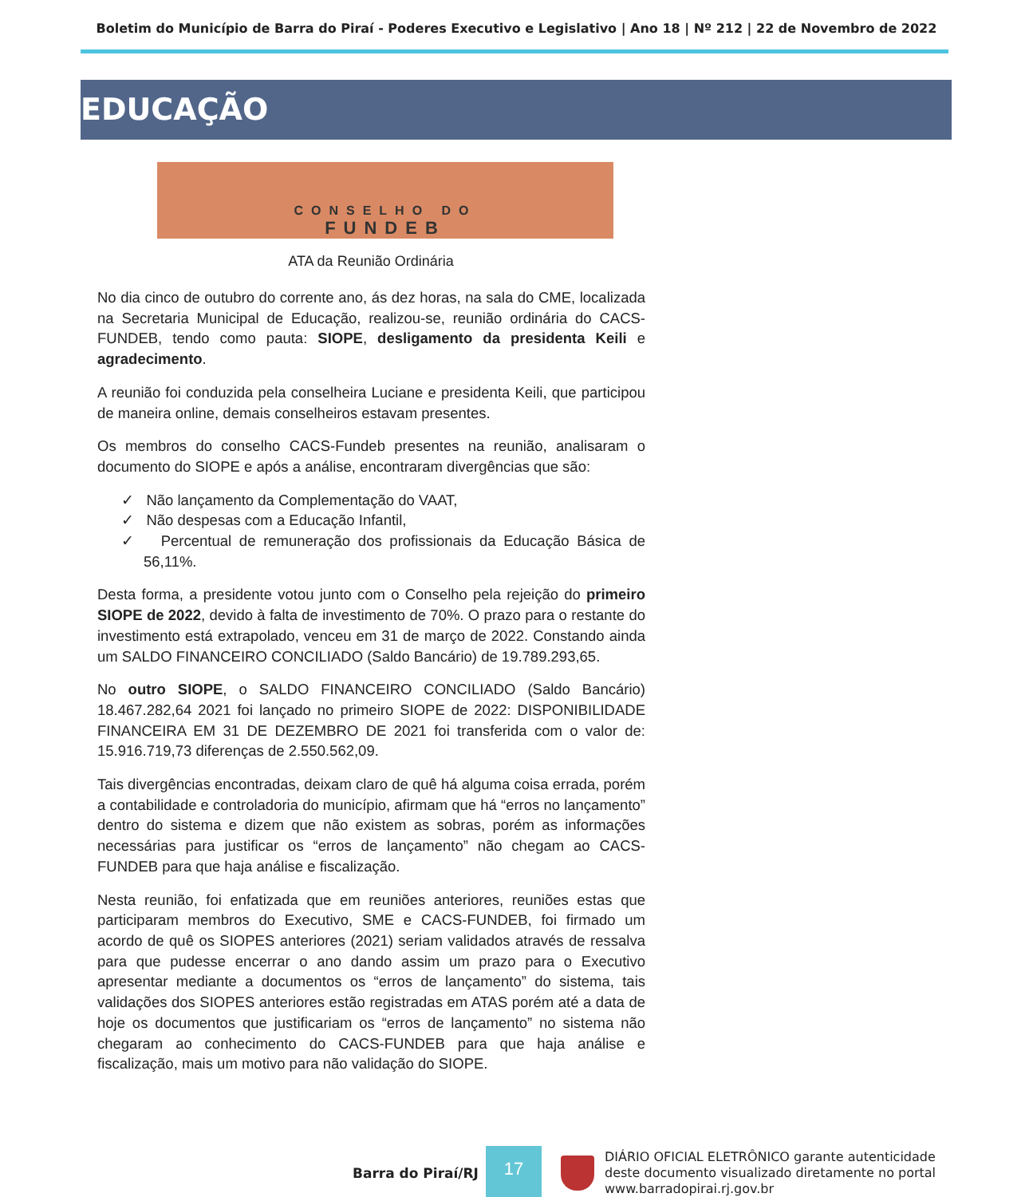Boletim do Município de Barra do Piraí - Poderes Executivo e Legislativo | Ano 18 | Nº 212 | 22 de Novembro de 2022
EDUCAÇÃO
CONSELHO DO
FUNDEB
ATA da Reunião Ordinária
No dia cinco de outubro do corrente ano, ás dez horas, na sala do CME, localizada na Secretaria Municipal de Educação, realizou-se, reunião ordinária do CACS-FUNDEB, tendo como pauta: SIOPE, desligamento da presidenta Keili e agradecimento.
A reunião foi conduzida pela conselheira Luciane e presidenta Keili, que participou de maneira online, demais conselheiros estavam presentes.
Os membros do conselho CACS-Fundeb presentes na reunião, analisaram o documento do SIOPE e após a análise, encontraram divergências que são:
✓ Não lançamento da Complementação do VAAT,
✓ Não despesas com a Educação Infantil,
✓ Percentual de remuneração dos profissionais da Educação Básica de 56,11%.
Desta forma, a presidente votou junto com o Conselho pela rejeição do primeiro SIOPE de 2022, devido à falta de investimento de 70%. O prazo para o restante do investimento está extrapolado, venceu em 31 de março de 2022. Constando ainda um SALDO FINANCEIRO CONCILIADO (Saldo Bancário) de 19.789.293,65.
No outro SIOPE, o SALDO FINANCEIRO CONCILIADO (Saldo Bancário) 18.467.282,64 2021 foi lançado no primeiro SIOPE de 2022: DISPONIBILIDADE FINANCEIRA EM 31 DE DEZEMBRO DE 2021 foi transferida com o valor de: 15.916.719,73 diferenças de 2.550.562,09.
Tais divergências encontradas, deixam claro de quê há alguma coisa errada, porém a contabilidade e controladoria do município, afirmam que há “erros no lançamento” dentro do sistema e dizem que não existem as sobras, porém as informações necessárias para justificar os “erros de lançamento” não chegam ao CACS-FUNDEB para que haja análise e fiscalização.
Nesta reunião, foi enfatizada que em reuniões anteriores, reuniões estas que participaram membros do Executivo, SME e CACS-FUNDEB, foi firmado um acordo de quê os SIOPES anteriores (2021) seriam validados através de ressalva para que pudesse encerrar o ano dando assim um prazo para o Executivo apresentar mediante a documentos os “erros de lançamento” do sistema, tais validações dos SIOPES anteriores estão registradas em ATAS porém até a data de hoje os documentos que justificariam os “erros de lançamento” no sistema não chegaram ao conhecimento do CACS-FUNDEB para que haja análise e fiscalização, mais um motivo para não validação do SIOPE.
Barra do Piraí/RJ
17
DIÁRIO OFICIAL ELETRÔNICO garante autenticidade
deste documento visualizado diretamente no portal
www.barradopirai.rj.gov.br